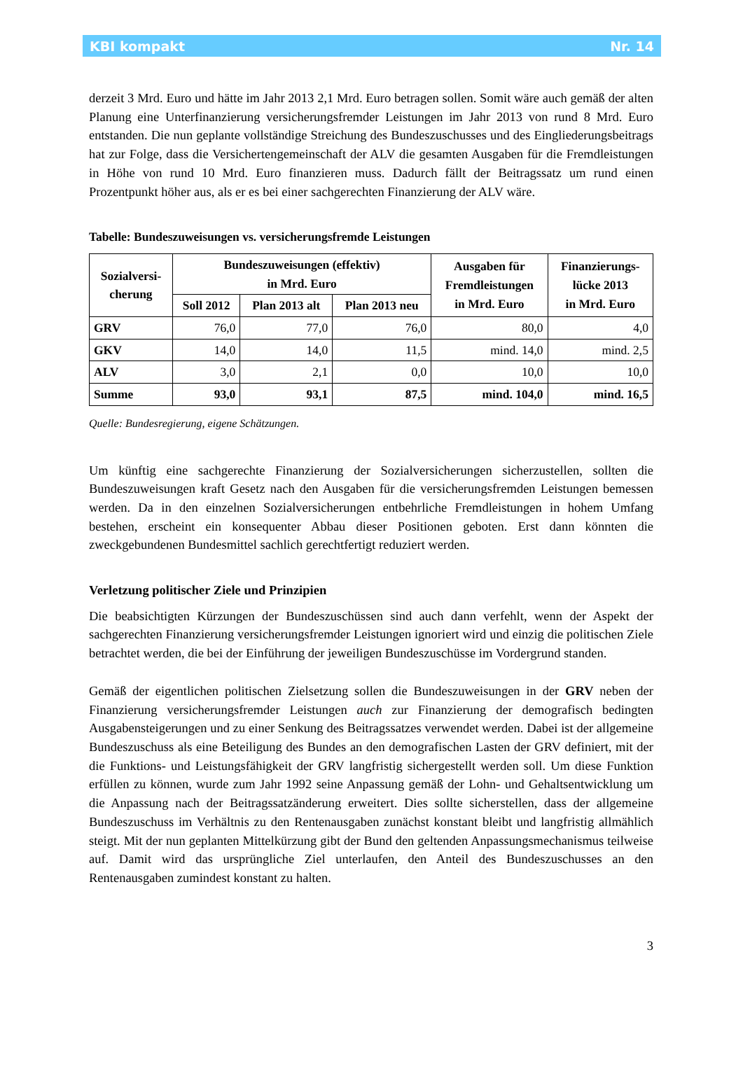KBI kompakt Nr. 14
derzeit 3 Mrd. Euro und hätte im Jahr 2013 2,1 Mrd. Euro betragen sollen. Somit wäre auch gemäß der alten Planung eine Unterfinanzierung versicherungsfremder Leistungen im Jahr 2013 von rund 8 Mrd. Euro entstanden. Die nun geplante vollständige Streichung des Bundeszuschusses und des Eingliederungsbeitrags hat zur Folge, dass die Versichertengemeinschaft der ALV die gesamten Ausgaben für die Fremdleistungen in Höhe von rund 10 Mrd. Euro finanzieren muss. Dadurch fällt der Beitragssatz um rund einen Prozentpunkt höher aus, als er es bei einer sachgerechten Finanzierung der ALV wäre.
Tabelle: Bundeszuweisungen vs. versicherungsfremde Leistungen
| Sozialversi- cherung | Bundeszuweisungen (effektiv) in Mrd. Euro | | | Ausgaben für Fremdleistungen in Mrd. Euro | Finanzierungs- lücke 2013 in Mrd. Euro |
| --- | --- | --- | --- | --- | --- |
| | Soll 2012 | Plan 2013 alt | Plan 2013 neu | | |
| GRV | 76,0 | 77,0 | 76,0 | 80,0 | 4,0 |
| GKV | 14,0 | 14,0 | 11,5 | mind. 14,0 | mind. 2,5 |
| ALV | 3,0 | 2,1 | 0,0 | 10,0 | 10,0 |
| Summe | 93,0 | 93,1 | 87,5 | mind. 104,0 | mind. 16,5 |
Quelle: Bundesregierung, eigene Schätzungen.
Um künftig eine sachgerechte Finanzierung der Sozialversicherungen sicherzustellen, sollten die Bundeszuweisungen kraft Gesetz nach den Ausgaben für die versicherungsfremden Leistungen bemessen werden. Da in den einzelnen Sozialversicherungen entbehrliche Fremdleistungen in hohem Umfang bestehen, erscheint ein konsequenter Abbau dieser Positionen geboten. Erst dann könnten die zweckgebundenen Bundesmittel sachlich gerechtfertigt reduziert werden.
Verletzung politischer Ziele und Prinzipien
Die beabsichtigten Kürzungen der Bundeszuschüssen sind auch dann verfehlt, wenn der Aspekt der sachgerechten Finanzierung versicherungsfremder Leistungen ignoriert wird und einzig die politischen Ziele betrachtet werden, die bei der Einführung der jeweiligen Bundeszuschüsse im Vordergrund standen.
Gemäß der eigentlichen politischen Zielsetzung sollen die Bundeszuweisungen in der GRV neben der Finanzierung versicherungsfremder Leistungen auch zur Finanzierung der demografisch bedingten Ausgabensteigerungen und zu einer Senkung des Beitragssatzes verwendet werden. Dabei ist der allgemeine Bundeszuschuss als eine Beteiligung des Bundes an den demografischen Lasten der GRV definiert, mit der die Funktions- und Leistungsfähigkeit der GRV langfristig sichergestellt werden soll. Um diese Funktion erfüllen zu können, wurde zum Jahr 1992 seine Anpassung gemäß der Lohn- und Gehaltsentwicklung um die Anpassung nach der Beitragssatzänderung erweitert. Dies sollte sicherstellen, dass der allgemeine Bundeszuschuss im Verhältnis zu den Rentenausgaben zunächst konstant bleibt und langfristig allmählich steigt. Mit der nun geplanten Mittelkürzung gibt der Bund den geltenden Anpassungsmechanismus teilweise auf. Damit wird das ursprüngliche Ziel unterlaufen, den Anteil des Bundeszuschusses an den Rentenausgaben zumindest konstant zu halten.
3